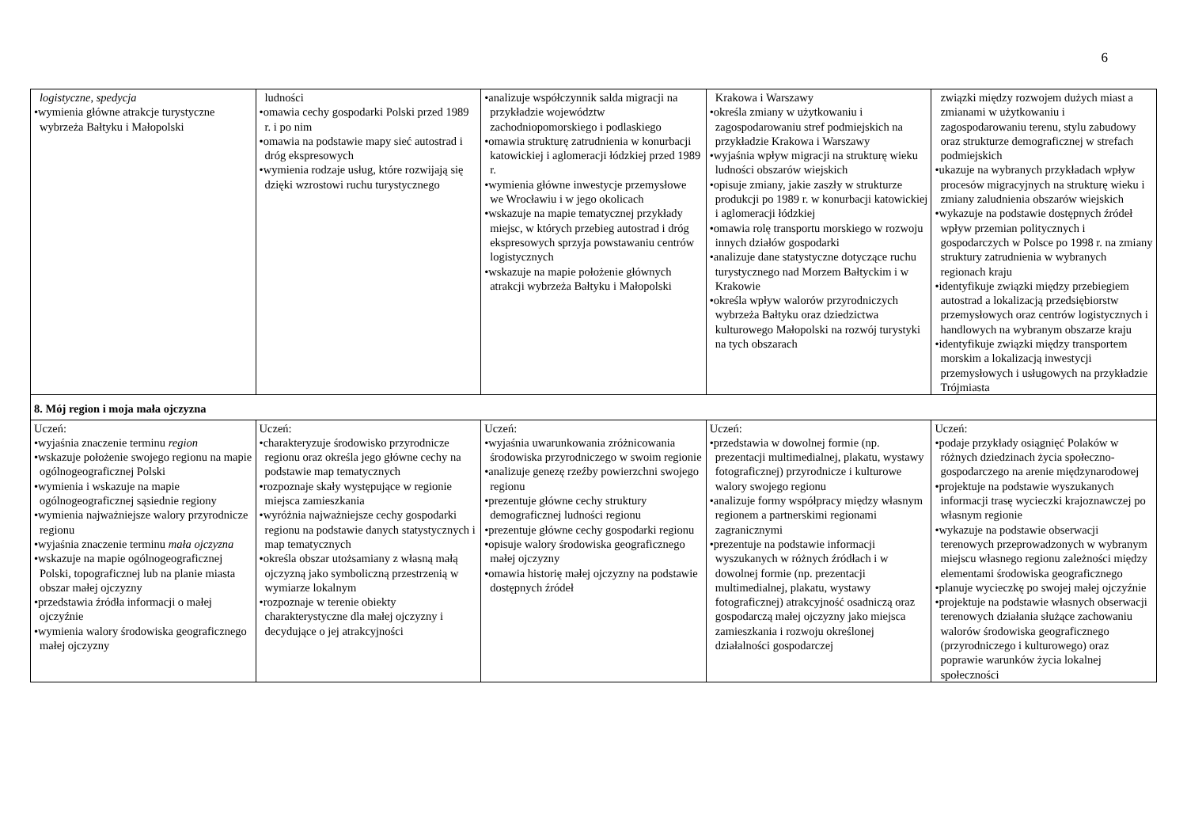6
| logistyczne , spedycja wymienia główne atrakcje turystyczne wybrzeża Bałtyku i Małopolski | ludności omawia cechy gospodarki Polski przed 1989 r. i po nim omawia na podstawie mapy sieć autostrad i dróg ekspresowych wymienia rodzaje usług, które rozwijają się dzięki wzrostowi ruchu turystycznego | analizuje współczynnik salda migracji na przykładzie województw zachodniopomorskiego i podlaskiego omawia strukturę zatrudnienia w konurbacji katowickiej i aglomeracji łódzkiej przed 1989 r. wymienia główne inwestycje przemysłowe we Wrocławiu i w jego okolicach wskazuje na mapie tematycznej przykłady miejsc, w których przebieg autostrad i dróg ekspresowych sprzyja powstawaniu centrów logistycznych wskazuje na mapie położenie głównych atrakcji wybrzeża Bałtyku i Małopolski | Krakowa i Warszawy określa zmiany w użytkowaniu i zagospodarowaniu stref podmiejskich na przykładzie Krakowa i Warszawy wyjaśnia wpływ migracji na strukturę wieku ludności obszarów wiejskich opisuje zmiany, jakie zaszły w strukturze produkcji po 1989 r. w konurbacji katowickiej i aglomeracji łódzkiej omawia rolę transportu morskiego w rozwoju innych działów gospodarki analizuje dane statystyczne dotyczące ruchu turystycznego nad Morzem Bałtyckim i w Krakowie określa wpływ walorów przyrodniczych wybrzeża Bałtyku oraz dziedzictwa kulturowego Małopolski na rozwój turystyki na tych obszarach | związki między rozwojem dużych miast a zmianami w użytkowaniu i zagospodarowaniu terenu, stylu zabudowy oraz strukturze demograficznej w strefach podmiejskich ukazuje na wybranych przykładach wpływ procesów migracyjnych na strukturę wieku i zmiany zaludnienia obszarów wiejskich wykazuje na podstawie dostępnych źródeł wpływ przemian politycznych i gospodarczych w Polsce po 1998 r. na zmiany struktury zatrudnienia w wybranych regionach kraju identyfikuje związki między przebiegiem autostrad a lokalizacją przedsiębiorstw przemysłowych oraz centrów logistycznych i handlowych na wybranym obszarze kraju identyfikuje związki między transportem morskim a lokalizacją inwestycji przemysłowych i usługowych na przykładzie Trójmiasta |
| 8. Mój region i moja mała ojczyzna | | | | |
| Uczeń: wyjaśnia znaczenie terminu region wskazuje położenie swojego regionu na mapie ogólnogeograficznej Polski wymienia i wskazuje na mapie ogólnogeograficznej sąsiednie regiony wymienia najważniejsze walory przyrodnicze regionu wyjaśnia znaczenie terminu mała ojczyzna wskazuje na mapie ogólnogeograficznej Polski, topograficznej lub na planie miasta obszar małej ojczyzny przedstawia źródła informacji o małej ojczyźnie wymienia walory środowiska geograficznego małej ojczyzny | Uczeń: charakteryzuje środowisko przyrodnicze regionu oraz określa jego główne cechy na podstawie map tematycznych rozpoznaje skały występujące w regionie miejsca zamieszkania wyróżnia najważniejsze cechy gospodarki regionu na podstawie danych statystycznych i map tematycznych określa obszar utożsamiany z własną małą ojczyzną jako symboliczną przestrzenią w wymiarze lokalnym rozpoznaje w terenie obiekty charakterystyczne dla małej ojczyzny i decydujące o jej atrakcyjności | Uczeń: wyjaśnia uwarunkowania zróżnicowania środowiska przyrodniczego w swoim regionie analizuje genezę rzeźby powierzchni swojego regionu prezentuje główne cechy struktury demograficznej ludności regionu prezentuje główne cechy gospodarki regionu opisuje walory środowiska geograficznego małej ojczyzny omawia historię małej ojczyzny na podstawie dostępnych źródeł | Uczeń: przedstawia w dowolnej formie (np. prezentacji multimedialnej, plakatu, wystawy fotograficznej) przyrodnicze i kulturowe walory swojego regionu analizuje formy współpracy między własnym regionem a partnerskimi regionami zagranicznymi prezentuje na podstawie informacji wyszukanych w różnych źródłach i w dowolnej formie (np. prezentacji multimedialnej, plakatu, wystawy fotograficznej) atrakcyjność osadniczą oraz gospodarczą małej ojczyzny jako miejsca zamieszkania i rozwoju określonej działalności gospodarczej | Uczeń: podaje przykłady osiągnięć Polaków w różnych dziedzinach życia społeczno-gospodarczego na arenie międzynarodowej projektuje na podstawie wyszukanych informacji trasę wycieczki krajoznawczej po własnym regionie wykazuje na podstawie obserwacji terenowych przeprowadzonych w wybranym miejscu własnego regionu zależności między elementami środowiska geograficznego planuje wycieczkę po swojej małej ojczyźnie projektuje na podstawie własnych obserwacji terenowych działania służące zachowaniu walorów środowiska geograficznego (przyrodniczego i kulturowego) oraz poprawie warunków życia lokalnej społeczności |